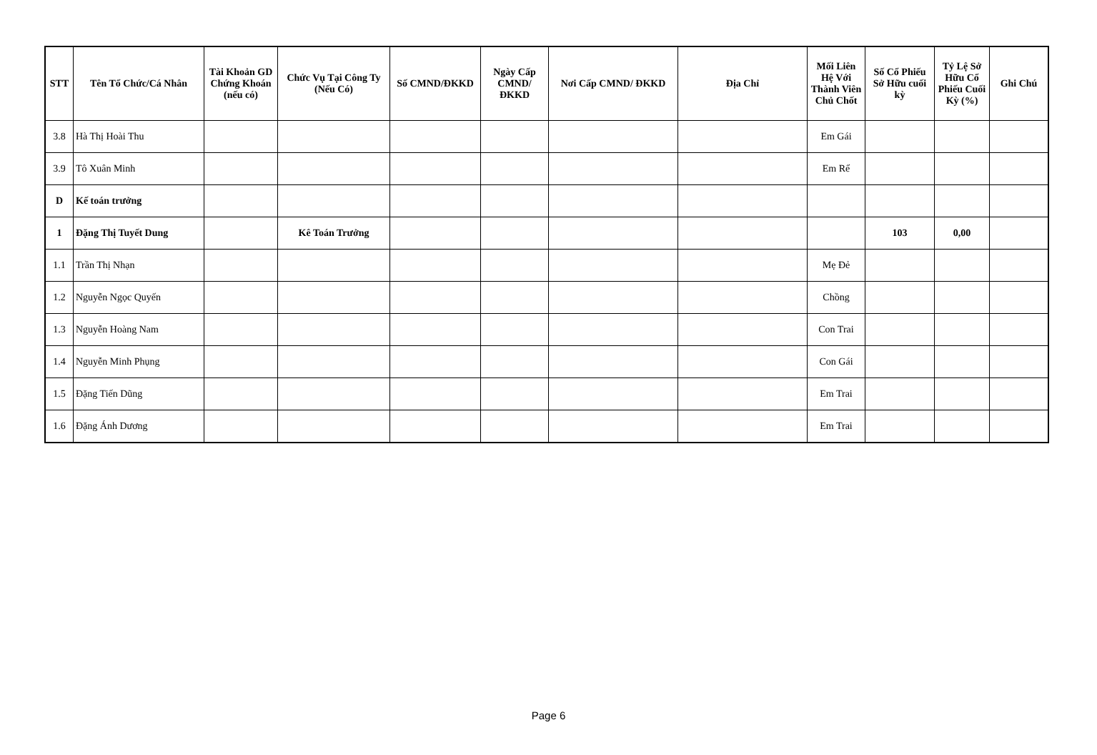| STT | Tên Tổ Chức/Cá Nhân | Tài Khoản GD Chứng Khoán (nếu có) | Chức Vụ Tại Công Ty (Nếu Có) | Số CMND/ĐKKD | Ngày Cấp CMND/ ĐKKD | Nơi Cấp CMND/ ĐKKD | Địa Chỉ | Mối Liên Hệ Với Thành Viên Chủ Chốt | Số Cổ Phiếu Sở Hữu cuối kỳ | Tỷ Lệ Sở Hữu Cổ Phiếu Cuối Kỳ (%) | Ghi Chú |
| --- | --- | --- | --- | --- | --- | --- | --- | --- | --- | --- | --- |
| 3.8 | Hà Thị Hoài Thu | | | | | | | Em Gái | | | |
| 3.9 | Tô Xuân Minh | | | | | | | Em Rể | | | |
| D | Kế toán trưởng | | | | | | | | | | |
| 1 | Đặng Thị Tuyết Dung | | Kê Toán Trưởng | | | | | | 103 | 0,00 | |
| 1.1 | Trần Thị Nhạn | | | | | | | Mẹ Đẻ | | | |
| 1.2 | Nguyễn Ngọc Quyến | | | | | | | Chồng | | | |
| 1.3 | Nguyễn Hoàng Nam | | | | | | | Con Trai | | | |
| 1.4 | Nguyễn Minh Phụng | | | | | | | Con Gái | | | |
| 1.5 | Đặng Tiến Dũng | | | | | | | Em Trai | | | |
| 1.6 | Đặng Ánh Dương | | | | | | | Em Trai | | | |
Page 6